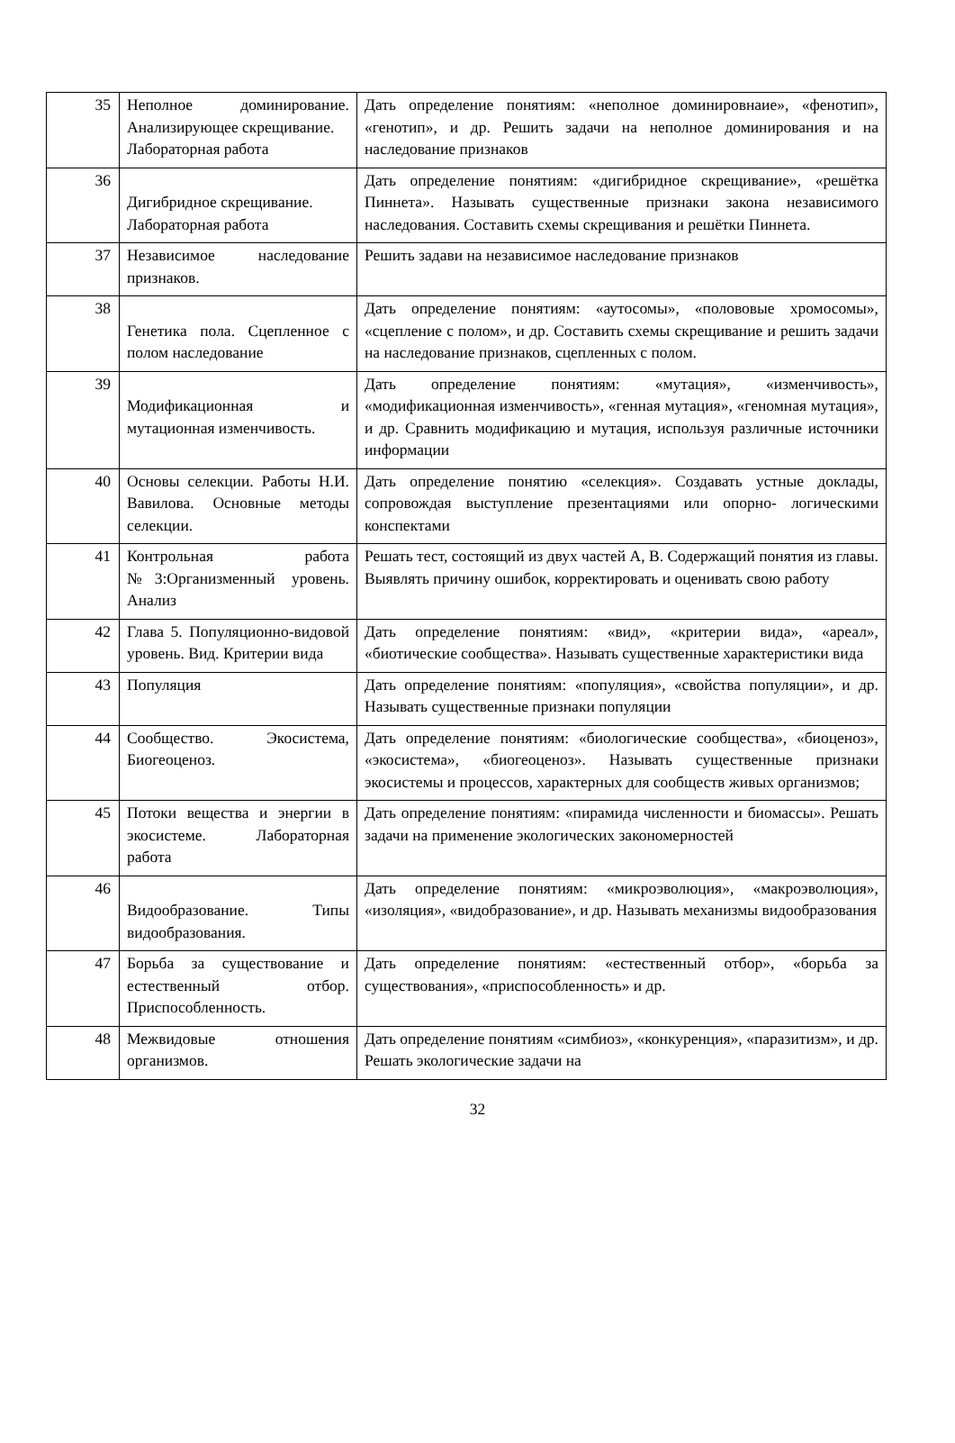| 35 | Неполное доминирование. Анализирующее скрещивание. Лабораторная работа | Дать определение понятиям: «неполное доминировнаие», «фенотип», «генотип», и др. Решить задачи на неполное доминирования и на наследование признаков |
| 36 | Дигибридное скрещивание. Лабораторная работа | Дать определение понятиям: «дигибридное скрещивание», «решётка Пиннета». Называть существенные признаки закона независимого наследования. Составить схемы скрещивания и решётки Пиннета. |
| 37 | Независимое наследование признаков. | Решить задави на независимое наследование признаков |
| 38 | Генетика пола. Сцепленное с полом наследование | Дать определение понятиям: «аутосомы», «полововые хромосомы», «сцепление с полом», и др. Составить схемы скрещивание и решить задачи на наследование признаков, сцепленных с полом. |
| 39 | Модификационная и мутационная изменчивость. | Дать определение понятиям: «мутация», «изменчивость», «модификационная изменчивость», «генная мутация», «геномная мутация», и др. Сравнить модификацию и мутация, используя различные источники информации |
| 40 | Основы селекции. Работы Н.И. Вавилова. Основные методы селекции. | Дать определение понятию «селекция». Создавать устные доклады, сопровождая выступление презентациями или опорно- логическими конспектами |
| 41 | Контрольная работа №3:Организменный уровень. Анализ | Решать тест, состоящий из двух частей А, В. Содержащий понятия из главы. Выявлять причину ошибок, корректировать и оценивать свою работу |
| 42 | Глава 5. Популяционно-видовой уровень. Вид. Критерии вида | Дать определение понятиям: «вид», «критерии вида», «ареал», «биотические сообщества». Называть существенные характеристики вида |
| 43 | Популяция | Дать определение понятиям: «популяция», «свойства популяции», и др. Называть существенные признаки популяции |
| 44 | Сообщество. Экосистема, Биогеоценоз. | Дать определение понятиям: «биологические сообщества», «биоценоз», «экосистема», «биогеоценоз». Называть существенные признаки экосистемы и процессов, характерных для сообществ живых организмов; |
| 45 | Потоки вещества и энергии в экосистеме. Лабораторная работа | Дать определение понятиям: «пирамида численности и биомассы». Решать задачи на применение экологических закономерностей |
| 46 | Видообразование. Типы видообразования. | Дать определение понятиям: «микроэволюция», «макроэволюция», «изоляция», «видобразование», и др. Называть механизмы видообразования |
| 47 | Борьба за существование и естественный отбор. Приспособленность. | Дать определение понятиям: «естественный отбор», «борьба за существования», «приспособленность» и др. |
| 48 | Межвидовые отношения организмов. | Дать определение понятиям «симбиоз», «конкуренция», «паразитизм», и др. Решать экологические задачи на |
32